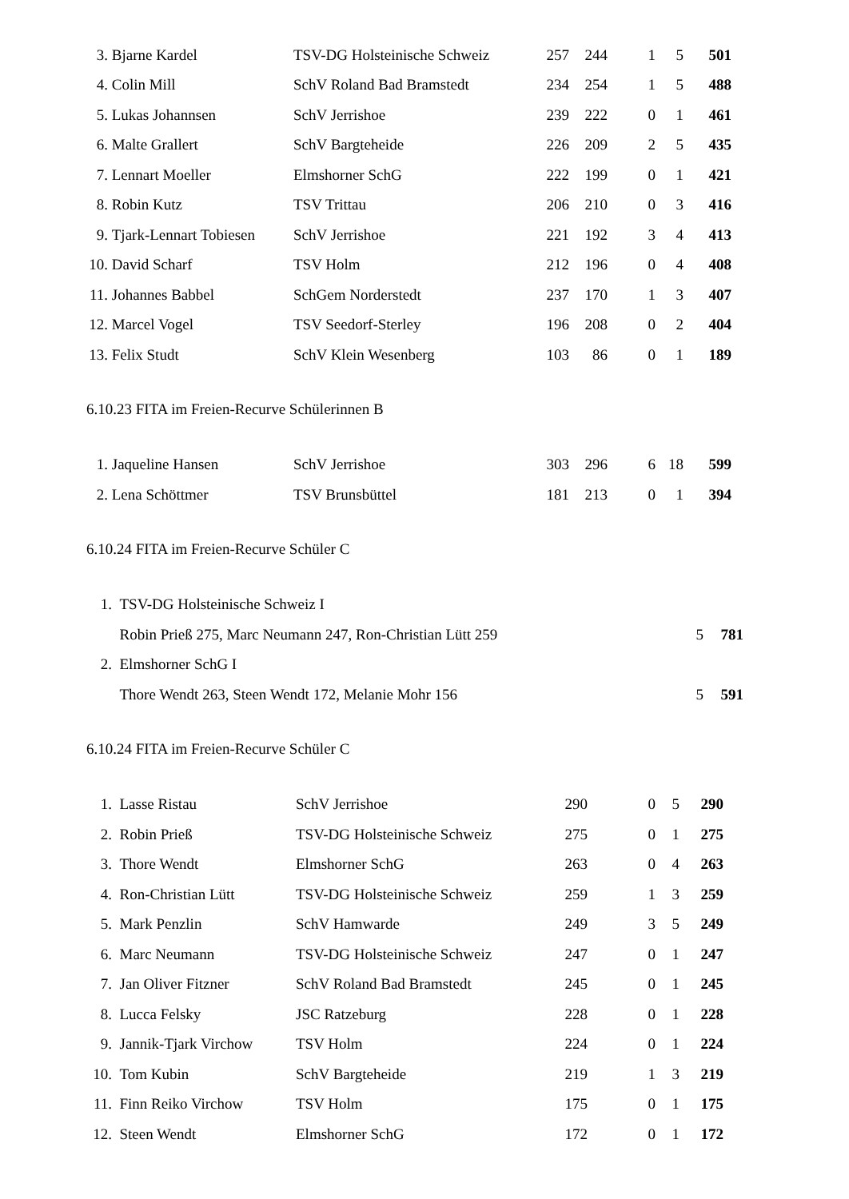| 3. | Bjarne Kardel | TSV-DG Holsteinische Schweiz | 257 | 244 | 1 | 5 | 501 |
| 4. | Colin Mill | SchV Roland Bad Bramstedt | 234 | 254 | 1 | 5 | 488 |
| 5. | Lukas Johannsen | SchV Jerrishoe | 239 | 222 | 0 | 1 | 461 |
| 6. | Malte Grallert | SchV Bargteheide | 226 | 209 | 2 | 5 | 435 |
| 7. | Lennart Moeller | Elmshorner SchG | 222 | 199 | 0 | 1 | 421 |
| 8. | Robin Kutz | TSV Trittau | 206 | 210 | 0 | 3 | 416 |
| 9. | Tjark-Lennart Tobiesen | SchV Jerrishoe | 221 | 192 | 3 | 4 | 413 |
| 10. | David Scharf | TSV Holm | 212 | 196 | 0 | 4 | 408 |
| 11. | Johannes Babbel | SchGem Norderstedt | 237 | 170 | 1 | 3 | 407 |
| 12. | Marcel Vogel | TSV Seedorf-Sterley | 196 | 208 | 0 | 2 | 404 |
| 13. | Felix Studt | SchV Klein Wesenberg | 103 | 86 | 0 | 1 | 189 |
6.10.23 FITA im Freien-Recurve Schülerinnen B
| 1. | Jaqueline Hansen | SchV Jerrishoe | 303 | 296 | 6 | 18 | 599 |
| 2. | Lena Schöttmer | TSV Brunsbüttel | 181 | 213 | 0 | 1 | 394 |
6.10.24 FITA im Freien-Recurve Schüler C
| 1. | TSV-DG Holsteinische Schweiz I | |
| | Robin Prieß 275, Marc Neumann 247, Ron-Christian Lütt 259 5 | 781 |
| 2. | Elmshorner SchG I | |
| | Thore Wendt 263, Steen Wendt 172, Melanie Mohr 156 5 | 591 |
6.10.24 FITA im Freien-Recurve Schüler C
| 1. | Lasse Ristau | SchV Jerrishoe | 290 | 0 | 5 | 290 |
| 2. | Robin Prieß | TSV-DG Holsteinische Schweiz | 275 | 0 | 1 | 275 |
| 3. | Thore Wendt | Elmshorner SchG | 263 | 0 | 4 | 263 |
| 4. | Ron-Christian Lütt | TSV-DG Holsteinische Schweiz | 259 | 1 | 3 | 259 |
| 5. | Mark Penzlin | SchV Hamwarde | 249 | 3 | 5 | 249 |
| 6. | Marc Neumann | TSV-DG Holsteinische Schweiz | 247 | 0 | 1 | 247 |
| 7. | Jan Oliver Fitzner | SchV Roland Bad Bramstedt | 245 | 0 | 1 | 245 |
| 8. | Lucca Felsky | JSC Ratzeburg | 228 | 0 | 1 | 228 |
| 9. | Jannik-Tjark Virchow | TSV Holm | 224 | 0 | 1 | 224 |
| 10. | Tom Kubin | SchV Bargteheide | 219 | 1 | 3 | 219 |
| 11. | Finn Reiko Virchow | TSV Holm | 175 | 0 | 1 | 175 |
| 12. | Steen Wendt | Elmshorner SchG | 172 | 0 | 1 | 172 |